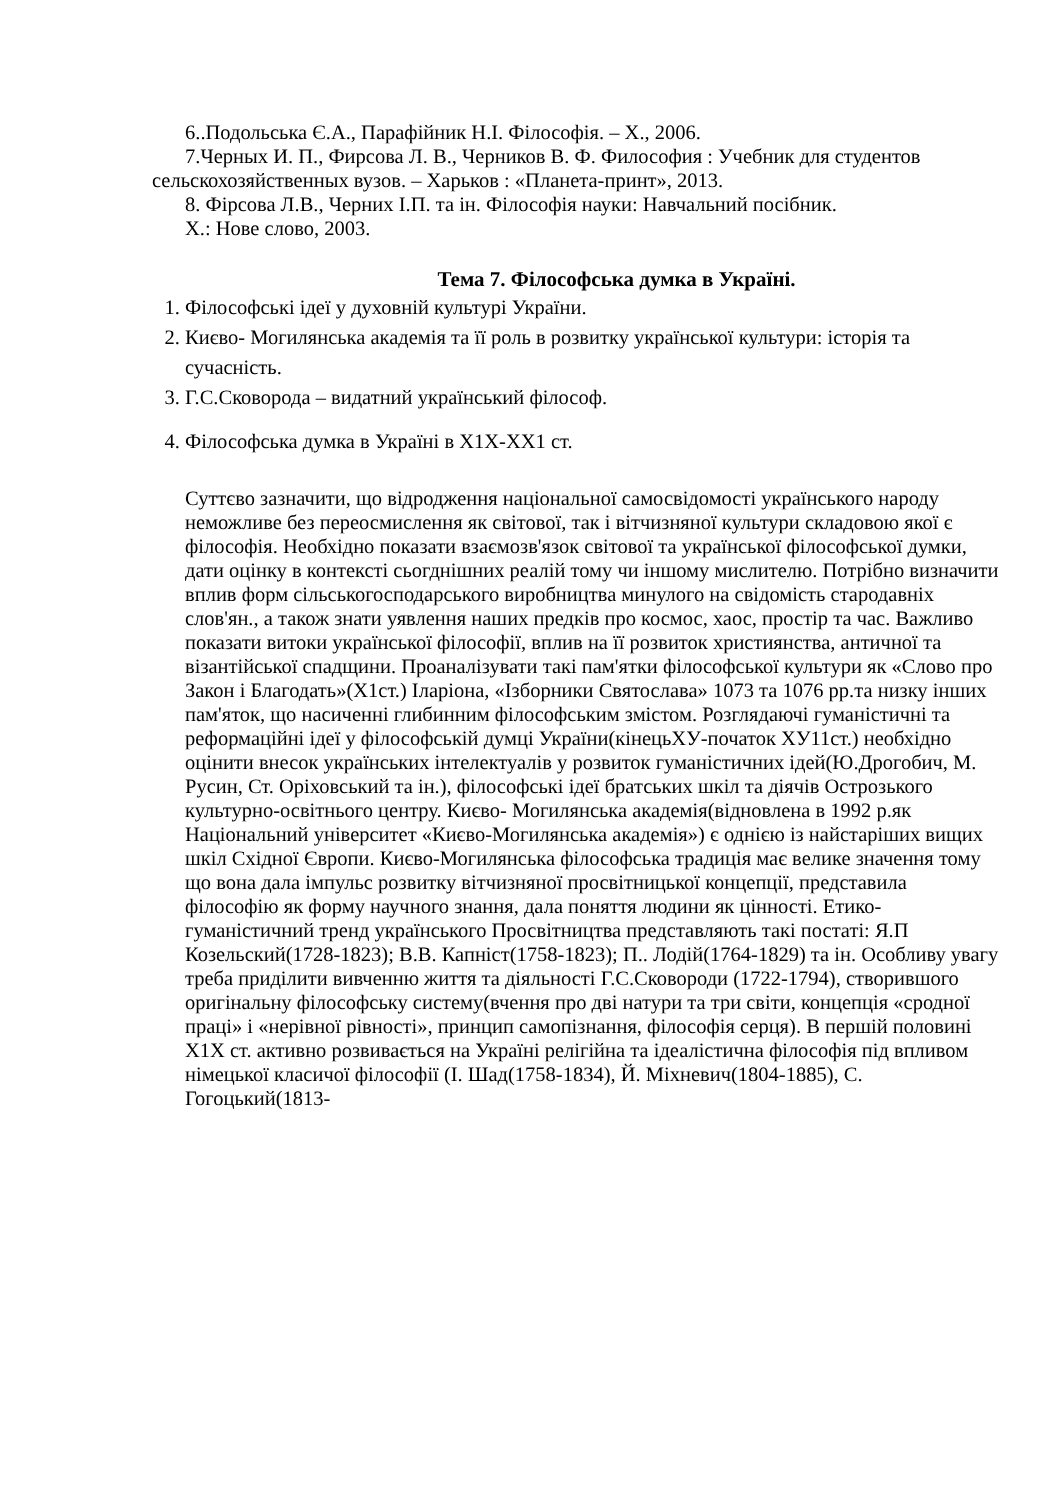6..Подольська Є.А., Парафійник Н.І. Філософія. – Х., 2006.
7.Черных И. П., Фирсова Л. В., Черников В. Ф. Философия : Учебник для студентов сельскохозяйственных вузов. – Харьков : «Планета-принт», 2013.
8. Фірсова Л.В., Черних І.П. та ін. Філософія науки: Навчальний посібник.
Х.: Нове слово, 2003.
Тема 7. Філософська думка в Україні.
1. Філософські ідеї у духовній культурі України.
2. Києво- Могилянська академія та її роль в розвитку української культури: історія та сучасність.
3. Г.С.Сковорода – видатний український філософ.
4. Філософська думка в Україні в Х1Х-ХХ1 ст.
Суттєво зазначити, що відродження національної самосвідомості українського народу неможливе без переосмислення як світової, так і вітчизняної культури складовою якої є філософія. Необхідно показати взаємозв'язок світової та української філософської думки, дати оцінку в контексті сьогднішних реалій тому чи іншому мислителю. Потрібно визначити вплив форм сільськогосподарського виробництва минулого на свідомість стародавніх слов'ян., а також знати уявлення наших предків про космос, хаос, простір та час. Важливо показати витоки української філософії, вплив на її розвиток християнства, античної та візантійської спадщини. Проаналізувати такі пам'ятки філософської культури як «Слово про Закон і Благодать»(Х1ст.) Іларіона, «Ізборники Святослава» 1073 та 1076 рр.та низку інших пам'яток, що насиченні глибинним філософським змістом. Розглядаючі гуманістичні та реформаційні ідеї у філософській думці України(кінецьХУ-початок ХУ11ст.) необхідно оцінити внесок українських інтелектуалів у розвиток гуманістичних ідей(Ю.Дрогобич, М. Русин, Ст. Оріховський та ін.), філософські ідеї братських шкіл та діячів Острозького культурно-освітнього центру. Києво- Могилянська академія(відновлена в 1992 р.як Національний університет «Києво-Могилянська академія») є однією із найстаріших вищих шкіл Східної Європи. Києво-Могилянська філософська традиція має велике значення тому що вона дала імпульс розвитку вітчизняної просвітницької концепції, представила філософію як форму научного знання, дала поняття людини як цінності. Етико-гуманістичний тренд українського Просвітництва представляють такі постаті: Я.П Козельский(1728-1823); В.В. Капніст(1758-1823); П.. Лодій(1764-1829) та ін. Особливу увагу треба приділити вивченню життя та діяльності Г.С.Сковороди (1722-1794), створившого оригінальну філософську систему(вчення про дві натури та три світи, концепція «сродної праці» і «нерівної рівності», принцип самопізнання, філософія серця). В першій половині Х1Х ст. активно розвивається на Україні релігійна та ідеалістична філософія під впливом німецької класичої філософії (І. Шад(1758-1834), Й. Міхневич(1804-1885), С. Гогоцький(1813-